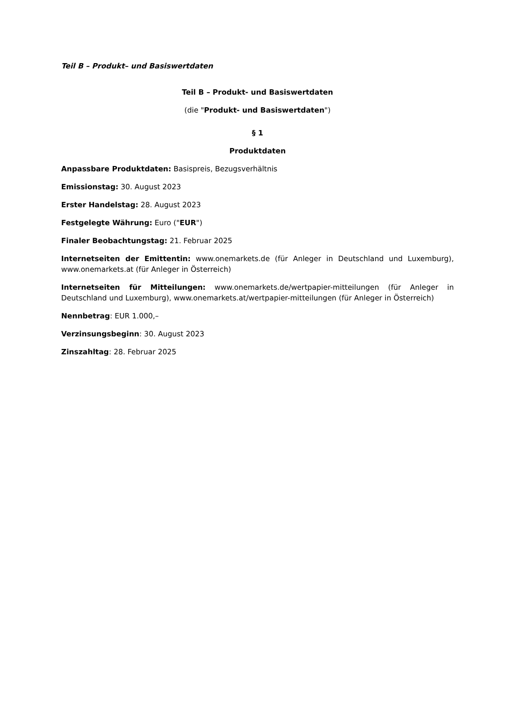Teil B – Produkt– und Basiswertdaten
Teil B – Produkt- und Basiswertdaten
(die "Produkt- und Basiswertdaten")
§ 1
Produktdaten
Anpassbare Produktdaten: Basispreis, Bezugsverhältnis
Emissionstag: 30. August 2023
Erster Handelstag: 28. August 2023
Festgelegte Währung: Euro ("EUR")
Finaler Beobachtungstag: 21. Februar 2025
Internetseiten der Emittentin: www.onemarkets.de (für Anleger in Deutschland und Luxemburg), www.onemarkets.at (für Anleger in Österreich)
Internetseiten für Mitteilungen: www.onemarkets.de/wertpapier-mitteilungen (für Anleger in Deutschland und Luxemburg), www.onemarkets.at/wertpapier-mitteilungen (für Anleger in Österreich)
Nennbetrag: EUR 1.000,–
Verzinsungsbeginn: 30. August 2023
Zinszahltag: 28. Februar 2025